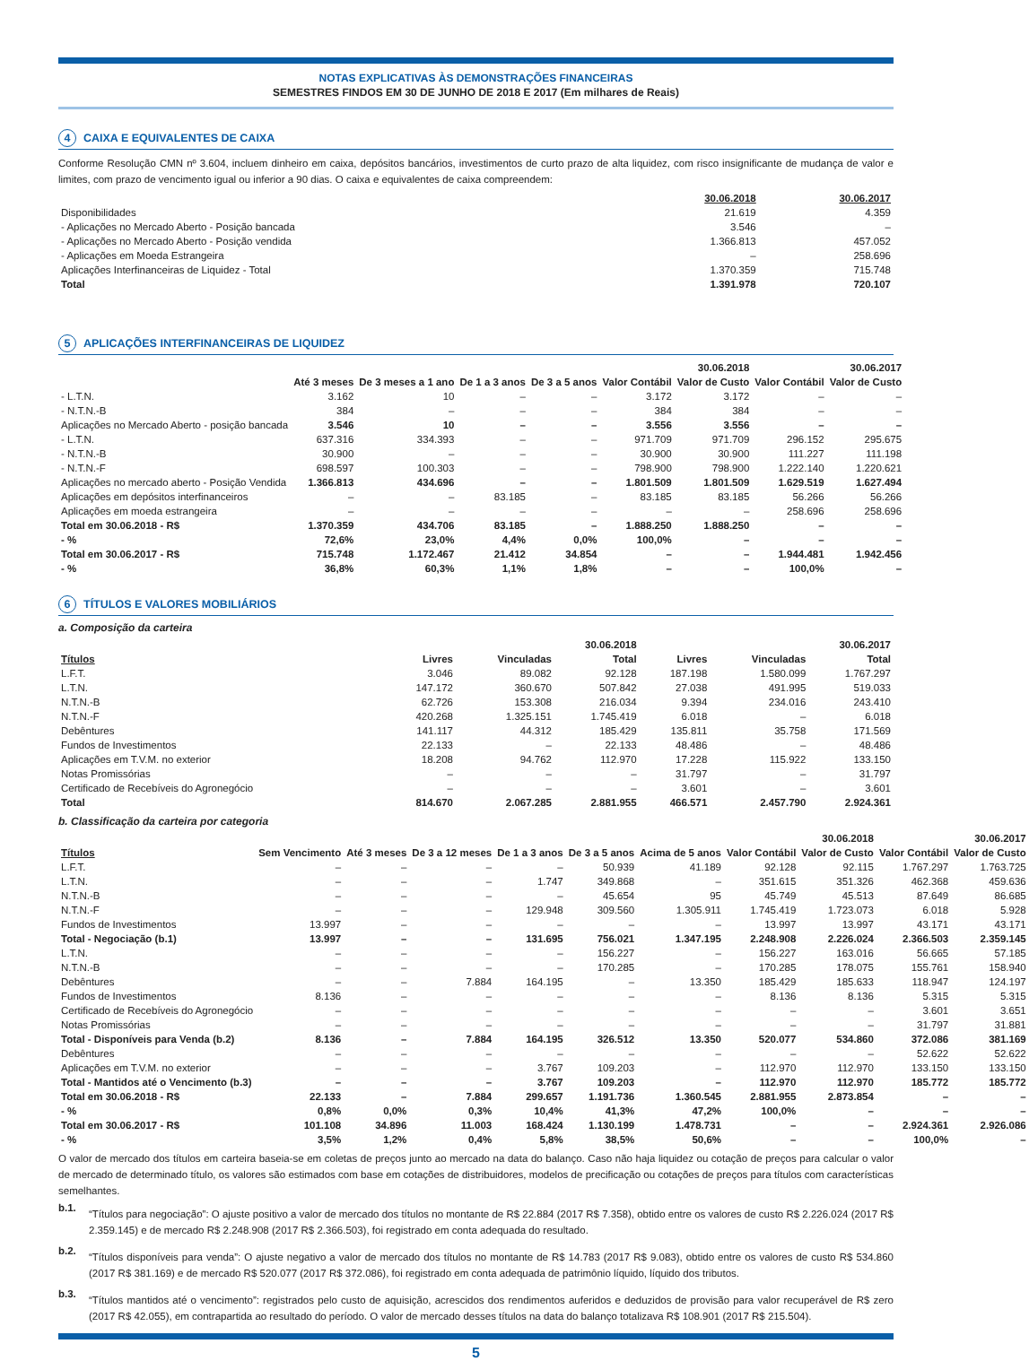NOTAS EXPLICATIVAS ÀS DEMONSTRAÇÕES FINANCEIRAS
SEMESTRES FINDOS EM 30 DE JUNHO DE 2018 E 2017 (Em milhares de Reais)
4 CAIXA E EQUIVALENTES DE CAIXA
Conforme Resolução CMN nº 3.604, incluem dinheiro em caixa, depósitos bancários, investimentos de curto prazo de alta liquidez, com risco insignificante de mudança de valor e limites, com prazo de vencimento igual ou inferior a 90 dias. O caixa e equivalentes de caixa compreendem:
| | 30.06.2018 | 30.06.2017 |
| --- | --- | --- |
| Disponibilidades | 21.619 | 4.359 |
| - Aplicações no Mercado Aberto - Posição bancada | 3.546 | – |
| - Aplicações no Mercado Aberto - Posição vendida | 1.366.813 | 457.052 |
| - Aplicações em Moeda Estrangeira | – | 258.696 |
| Aplicações Interfinanceiras de Liquidez - Total | 1.370.359 | 715.748 |
| Total | 1.391.978 | 720.107 |
5 APLICAÇÕES INTERFINANCEIRAS DE LIQUIDEZ
| | | | | | 30.06.2018 | | 30.06.2017 | |
| --- | --- | --- | --- | --- | --- | --- | --- | --- |
| | Até 3 meses | De 3 meses a 1 ano | De 1 a 3 anos | De 3 a 5 anos | Valor Contábil | Valor de Custo | Valor Contábil | Valor de Custo |
| - L.T.N. | 3.162 | 10 | – | – | 3.172 | 3.172 | – | – |
| - N.T.N.-B | 384 | – | – | – | 384 | 384 | – | – |
| Aplicações no Mercado Aberto - posição bancada | 3.546 | 10 | – | – | 3.556 | 3.556 | – | – |
| - L.T.N. | 637.316 | 334.393 | – | – | 971.709 | 971.709 | 296.152 | 295.675 |
| - N.T.N.-B | 30.900 | – | – | – | 30.900 | 30.900 | 111.227 | 111.198 |
| - N.T.N.-F | 698.597 | 100.303 | – | – | 798.900 | 798.900 | 1.222.140 | 1.220.621 |
| Aplicações no mercado aberto - Posição Vendida | 1.366.813 | 434.696 | – | – | 1.801.509 | 1.801.509 | 1.629.519 | 1.627.494 |
| Aplicações em depósitos interfinanceiros | – | – | 83.185 | – | 83.185 | 83.185 | 56.266 | 56.266 |
| Aplicações em moeda estrangeira | – | – | – | – | – | – | 258.696 | 258.696 |
| Total em 30.06.2018 - R$ | 1.370.359 | 434.706 | 83.185 | – | 1.888.250 | 1.888.250 | – | – |
| - % | 72,6% | 23,0% | 4,4% | 0,0% | 100,0% | – | – | – |
| Total em 30.06.2017 - R$ | 715.748 | 1.172.467 | 21.412 | 34.854 | – | – | 1.944.481 | 1.942.456 |
| - % | 36,8% | 60,3% | 1,1% | 1,8% | – | – | 100,0% | – |
6 TÍTULOS E VALORES MOBILIÁRIOS
a. Composição da carteira
| | 30.06.2018 | | | 30.06.2017 | | |
| --- | --- | --- | --- | --- | --- | --- |
| Títulos | Livres | Vinculadas | Total | Livres | Vinculadas | Total |
| L.F.T. | 3.046 | 89.082 | 92.128 | 187.198 | 1.580.099 | 1.767.297 |
| L.T.N. | 147.172 | 360.670 | 507.842 | 27.038 | 491.995 | 519.033 |
| N.T.N.-B | 62.726 | 153.308 | 216.034 | 9.394 | 234.016 | 243.410 |
| N.T.N.-F | 420.268 | 1.325.151 | 1.745.419 | 6.018 | – | 6.018 |
| Debêntures | 141.117 | 44.312 | 185.429 | 135.811 | 35.758 | 171.569 |
| Fundos de Investimentos | 22.133 | – | 22.133 | 48.486 | – | 48.486 |
| Aplicações em T.V.M. no exterior | 18.208 | 94.762 | 112.970 | 17.228 | 115.922 | 133.150 |
| Notas Promissórias | – | – | – | 31.797 | – | 31.797 |
| Certificado de Recebíveis do Agronegócio | – | – | – | 3.601 | – | 3.601 |
| Total | 814.670 | 2.067.285 | 2.881.955 | 466.571 | 2.457.790 | 2.924.361 |
b. Classificação da carteira por categoria
| | | | | | | | 30.06.2018 | | 30.06.2017 | |
| --- | --- | --- | --- | --- | --- | --- | --- | --- | --- | --- |
| Títulos | Sem Vencimento | Até 3 meses | De 3 a 12 meses | De 1 a 3 anos | De 3 a 5 anos | Acima de 5 anos | Valor Contábil | Valor de Custo | Valor Contábil | Valor de Custo |
| L.F.T. | – | – | – | – | 50.939 | 41.189 | 92.128 | 92.115 | 1.767.297 | 1.763.725 |
| L.T.N. | – | – | – | 1.747 | 349.868 | – | 351.615 | 351.326 | 462.368 | 459.636 |
| N.T.N.-B | – | – | – | – | 45.654 | 95 | 45.749 | 45.513 | 87.649 | 86.685 |
| N.T.N.-F | – | – | – | 129.948 | 309.560 | 1.305.911 | 1.745.419 | 1.723.073 | 6.018 | 5.928 |
| Fundos de Investimentos | 13.997 | – | – | – | – | – | 13.997 | 13.997 | 43.171 | 43.171 |
| Total - Negociação (b.1) | 13.997 | – | – | 131.695 | 756.021 | 1.347.195 | 2.248.908 | 2.226.024 | 2.366.503 | 2.359.145 |
| L.T.N. | – | – | – | – | 156.227 | – | 156.227 | 163.016 | 56.665 | 57.185 |
| N.T.N.-B | – | – | – | – | 170.285 | – | 170.285 | 178.075 | 155.761 | 158.940 |
| Debêntures | – | – | 7.884 | 164.195 | – | 13.350 | 185.429 | 185.633 | 118.947 | 124.197 |
| Fundos de Investimentos | 8.136 | – | – | – | – | – | 8.136 | 8.136 | 5.315 | 5.315 |
| Certificado de Recebíveis do Agronegócio | – | – | – | – | – | – | – | – | 3.601 | 3.651 |
| Notas Promissórias | – | – | – | – | – | – | – | – | 31.797 | 31.881 |
| Total - Disponíveis para Venda (b.2) | 8.136 | – | 7.884 | 164.195 | 326.512 | 13.350 | 520.077 | 534.860 | 372.086 | 381.169 |
| Debêntures | – | – | – | – | – | – | – | – | 52.622 | 52.622 |
| Aplicações em T.V.M. no exterior | – | – | – | 3.767 | 109.203 | – | 112.970 | 112.970 | 133.150 | 133.150 |
| Total - Mantidos até o Vencimento (b.3) | – | – | – | 3.767 | 109.203 | – | 112.970 | 112.970 | 185.772 | 185.772 |
| Total em 30.06.2018 - R$ | 22.133 | – | 7.884 | 299.657 | 1.191.736 | 1.360.545 | 2.881.955 | 2.873.854 | – | – |
| - % | 0,8% | 0,0% | 0,3% | 10,4% | 41,3% | 47,2% | 100,0% | – | – | – |
| Total em 30.06.2017 - R$ | 101.108 | 34.896 | 11.003 | 168.424 | 1.130.199 | 1.478.731 | – | – | 2.924.361 | 2.926.086 |
| - % | 3,5% | 1,2% | 0,4% | 5,8% | 38,5% | 50,6% | – | – | 100,0% | – |
O valor de mercado dos títulos em carteira baseia-se em coletas de preços junto ao mercado na data do balanço. Caso não haja liquidez ou cotação de preços para calcular o valor de mercado de determinado título, os valores são estimados com base em cotações de distribuidores, modelos de precificação ou cotações de preços para títulos com características semelhantes.
b.1.
“Títulos para negociação”: O ajuste positivo a valor de mercado dos títulos no montante de R$ 22.884 (2017 R$ 7.358), obtido entre os valores de custo R$ 2.226.024 (2017 R$ 2.359.145) e de mercado R$ 2.248.908 (2017 R$ 2.366.503), foi registrado em conta adequada do resultado.
b.2.
“Títulos disponíveis para venda”: O ajuste negativo a valor de mercado dos títulos no montante de R$ 14.783 (2017 R$ 9.083), obtido entre os valores de custo R$ 534.860 (2017 R$ 381.169) e de mercado R$ 520.077 (2017 R$ 372.086), foi registrado em conta adequada de patrimônio líquido, líquido dos tributos.
b.3.
“Títulos mantidos até o vencimento”: registrados pelo custo de aquisição, acrescidos dos rendimentos auferidos e deduzidos de provisão para valor recuperável de R$ zero (2017 R$ 42.055), em contrapartida ao resultado do período. O valor de mercado desses títulos na data do balanço totalizava R$ 108.901 (2017 R$ 215.504).
5